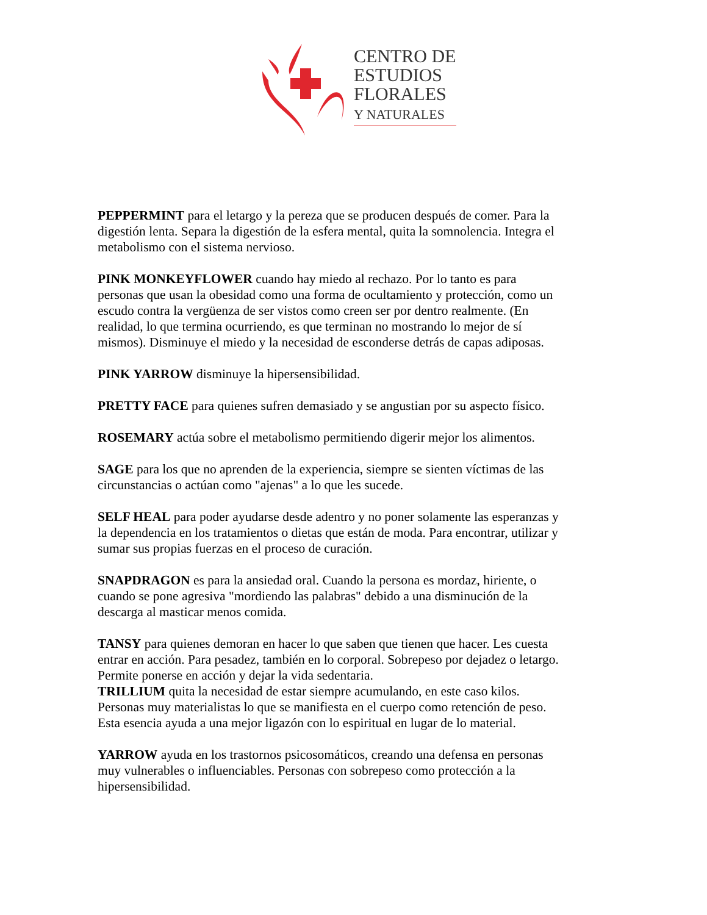CENTRO DE
ESTUDIOS
FLORALES
Y NATURALES
PEPPERMINT para el letargo y la pereza que se producen después de comer. Para la digestión lenta. Separa la digestión de la esfera mental, quita la somnolencia. Integra el metabolismo con el sistema nervioso.
PINK MONKEYFLOWER cuando hay miedo al rechazo. Por lo tanto es para personas que usan la obesidad como una forma de ocultamiento y protección, como un escudo contra la vergüenza de ser vistos como creen ser por dentro realmente. (En realidad, lo que termina ocurriendo, es que terminan no mostrando lo mejor de sí mismos). Disminuye el miedo y la necesidad de esconderse detrás de capas adiposas.
PINK YARROW disminuye la hipersensibilidad.
PRETTY FACE para quienes sufren demasiado y se angustian por su aspecto físico.
ROSEMARY actúa sobre el metabolismo permitiendo digerir mejor los alimentos.
SAGE para los que no aprenden de la experiencia, siempre se sienten víctimas de las circunstancias o actúan como "ajenas" a lo que les sucede.
SELF HEAL para poder ayudarse desde adentro y no poner solamente las esperanzas y la dependencia en los tratamientos o dietas que están de moda. Para encontrar, utilizar y sumar sus propias fuerzas en el proceso de curación.
SNAPDRAGON es para la ansiedad oral. Cuando la persona es mordaz, hiriente, o cuando se pone agresiva "mordiendo las palabras" debido a una disminución de la descarga al masticar menos comida.
TANSY para quienes demoran en hacer lo que saben que tienen que hacer. Les cuesta entrar en acción. Para pesadez, también en lo corporal. Sobrepeso por dejadez o letargo. Permite ponerse en acción y dejar la vida sedentaria.
TRILLIUM quita la necesidad de estar siempre acumulando, en este caso kilos. Personas muy materialistas lo que se manifiesta en el cuerpo como retención de peso. Esta esencia ayuda a una mejor ligazón con lo espiritual en lugar de lo material.
YARROW ayuda en los trastornos psicosomáticos, creando una defensa en personas muy vulnerables o influenciables. Personas con sobrepeso como protección a la hipersensibilidad.